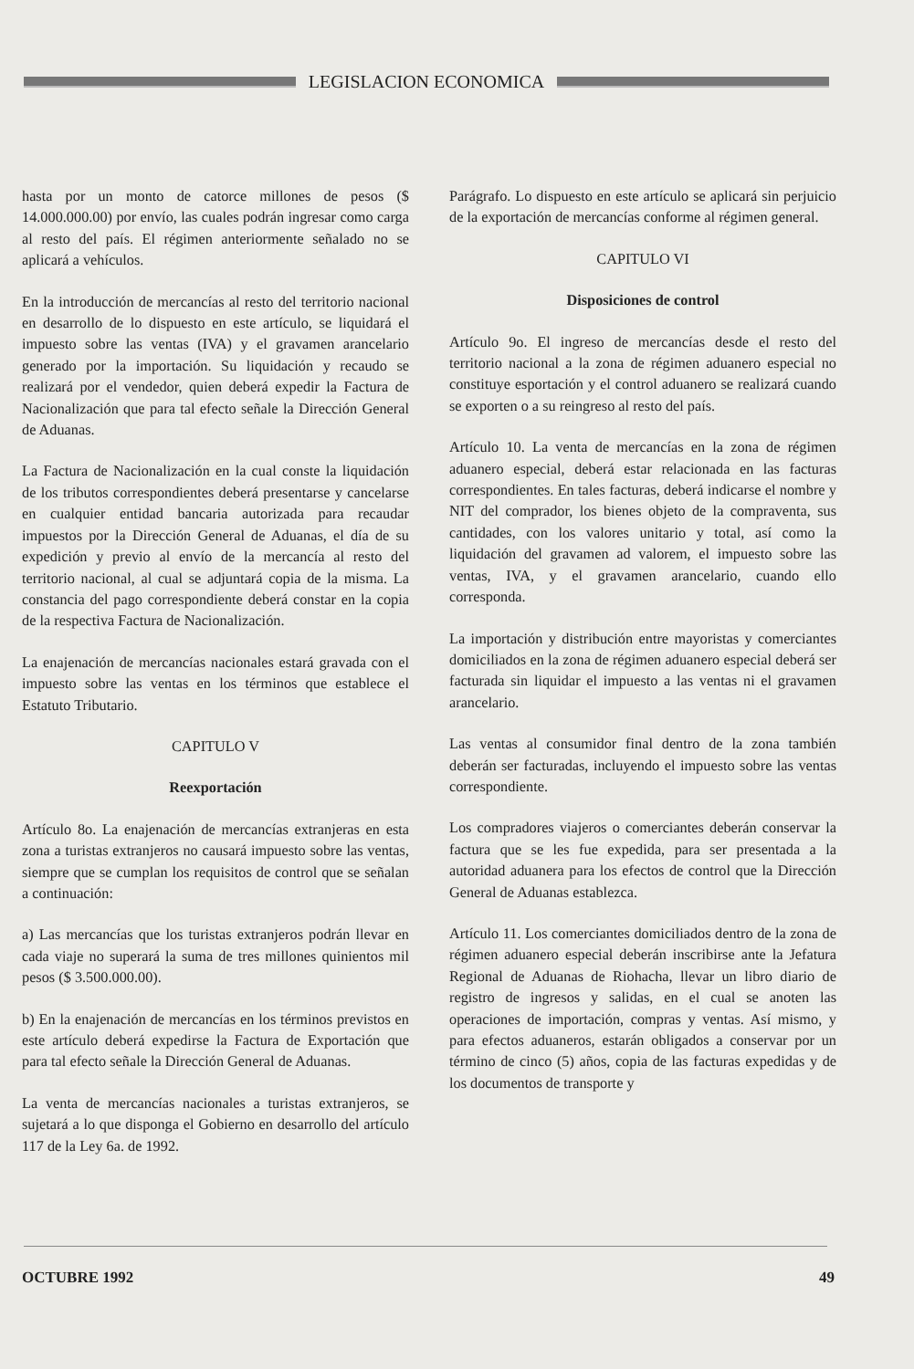LEGISLACION ECONOMICA
hasta por un monto de catorce millones de pesos ($ 14.000.000.00) por envío, las cuales podrán ingresar como carga al resto del país. El régimen anteriormente señalado no se aplicará a vehículos.
En la introducción de mercancías al resto del territorio nacional en desarrollo de lo dispuesto en este artículo, se liquidará el impuesto sobre las ventas (IVA) y el gravamen arancelario generado por la importación. Su liquidación y recaudo se realizará por el vendedor, quien deberá expedir la Factura de Nacionalización que para tal efecto señale la Dirección General de Aduanas.
La Factura de Nacionalización en la cual conste la liquidación de los tributos correspondientes deberá presentarse y cancelarse en cualquier entidad bancaria autorizada para recaudar impuestos por la Dirección General de Aduanas, el día de su expedición y previo al envío de la mercancía al resto del territorio nacional, al cual se adjuntará copia de la misma. La constancia del pago correspondiente deberá constar en la copia de la respectiva Factura de Nacionalización.
La enajenación de mercancías nacionales estará gravada con el impuesto sobre las ventas en los términos que establece el Estatuto Tributario.
CAPITULO V
Reexportación
Artículo 8o. La enajenación de mercancías extranjeras en esta zona a turistas extranjeros no causará impuesto sobre las ventas, siempre que se cumplan los requisitos de control que se señalan a continuación:
a) Las mercancías que los turistas extranjeros podrán llevar en cada viaje no superará la suma de tres millones quinientos mil pesos ($ 3.500.000.00).
b) En la enajenación de mercancías en los términos previstos en este artículo deberá expedirse la Factura de Exportación que para tal efecto señale la Dirección General de Aduanas.
La venta de mercancías nacionales a turistas extranjeros, se sujetará a lo que disponga el Gobierno en desarrollo del artículo 117 de la Ley 6a. de 1992.
Parágrafo. Lo dispuesto en este artículo se aplicará sin perjuicio de la exportación de mercancías conforme al régimen general.
CAPITULO VI
Disposiciones de control
Artículo 9o. El ingreso de mercancías desde el resto del territorio nacional a la zona de régimen aduanero especial no constituye esportación y el control aduanero se realizará cuando se exporten o a su reingreso al resto del país.
Artículo 10. La venta de mercancías en la zona de régimen aduanero especial, deberá estar relacionada en las facturas correspondientes. En tales facturas, deberá indicarse el nombre y NIT del comprador, los bienes objeto de la compraventa, sus cantidades, con los valores unitario y total, así como la liquidación del gravamen ad valorem, el impuesto sobre las ventas, IVA, y el gravamen arancelario, cuando ello corresponda.
La importación y distribución entre mayoristas y comerciantes domiciliados en la zona de régimen aduanero especial deberá ser facturada sin liquidar el impuesto a las ventas ni el gravamen arancelario.
Las ventas al consumidor final dentro de la zona también deberán ser facturadas, incluyendo el impuesto sobre las ventas correspondiente.
Los compradores viajeros o comerciantes deberán conservar la factura que se les fue expedida, para ser presentada a la autoridad aduanera para los efectos de control que la Dirección General de Aduanas establezca.
Artículo 11. Los comerciantes domiciliados dentro de la zona de régimen aduanero especial deberán inscribirse ante la Jefatura Regional de Aduanas de Riohacha, llevar un libro diario de registro de ingresos y salidas, en el cual se anoten las operaciones de importación, compras y ventas. Así mismo, y para efectos aduaneros, estarán obligados a conservar por un término de cinco (5) años, copia de las facturas expedidas y de los documentos de transporte y
OCTUBRE 1992 49